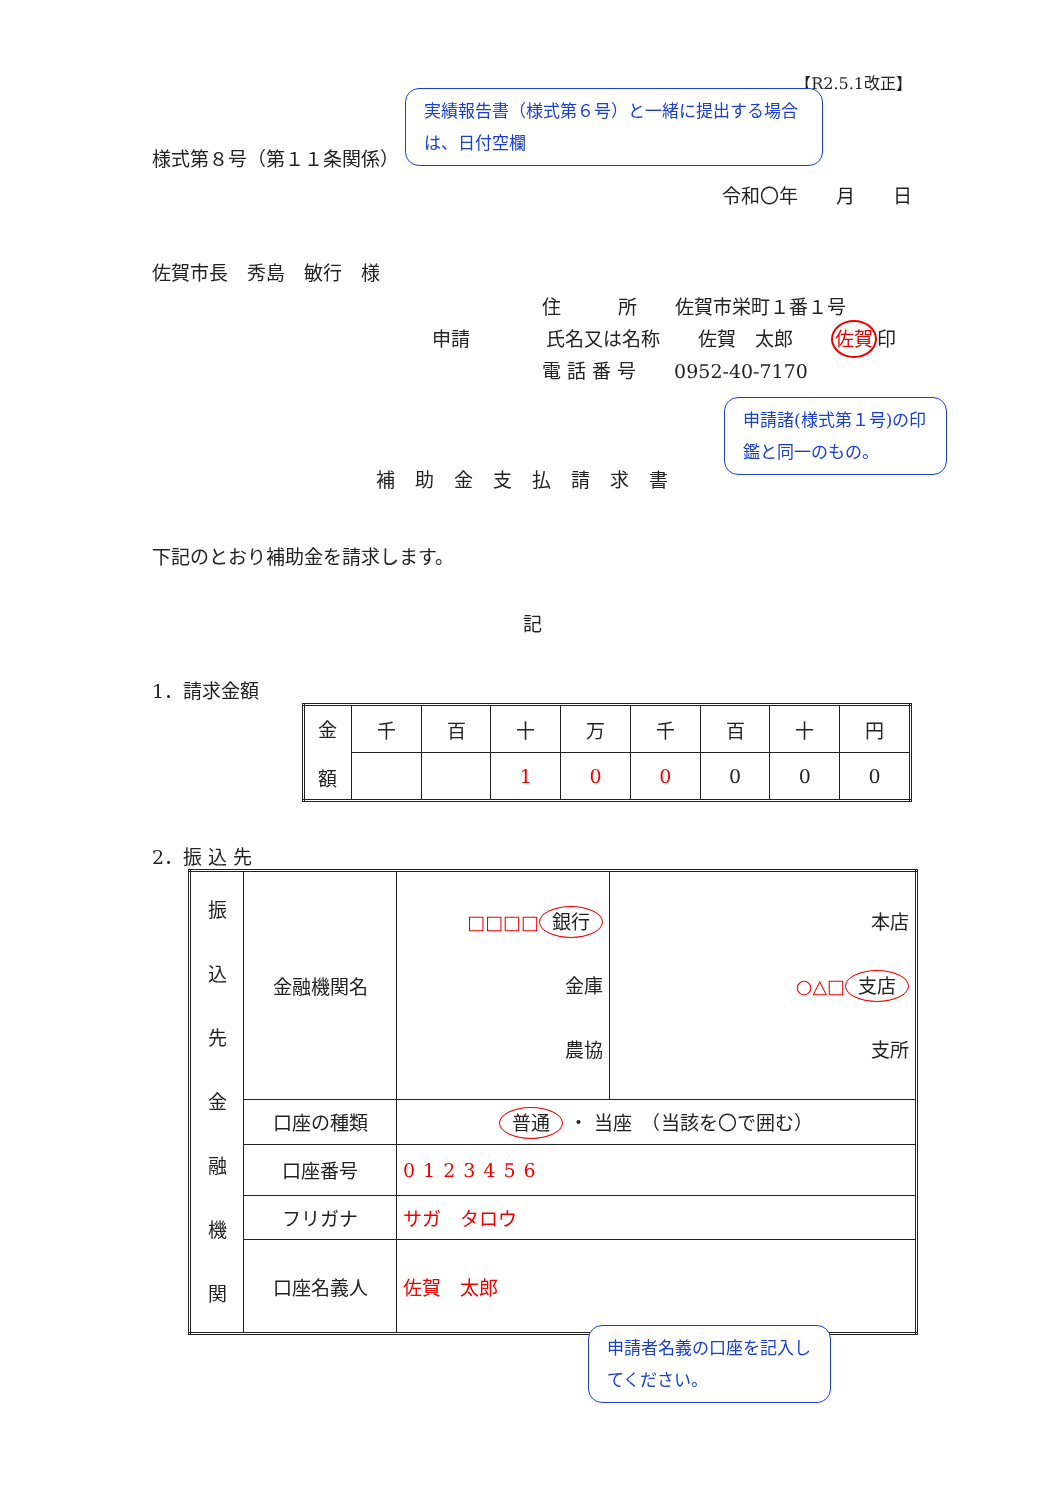【R2.5.1改正】
実績報告書（様式第６号）と一緒に提出する場合は、日付空欄
様式第８号（第１１条関係）
令和〇年　　月　　日
佐賀市長　秀島　敏行　様
住　　　所　　佐賀市栄町１番１号
申請　　　　氏名又は名称　　佐賀　太郎　　佐賀印
電 話 番 号　　0952-40-7170
申請諸(様式第１号)の印鑑と同一のもの。
補助金支払請求書
下記のとおり補助金を請求します。
記
1．請求金額
| 金 額 | 千 | 百 | 十 | 万 | 千 | 百 | 十 | 円 |
| | | | 1 | 0 | 0 | 0 | 0 | 0 |
2．振 込 先
| 振 込 先 金 融 機 関 | 金融機関名 | □□□□ 銀行 金庫 農協 | 本店 ○△□ 支店 支所 |
| | 口座の種類 | 普通 ・ 当座 （当該を〇で囲む） | |
| | 口座番号 | 0123456 | |
| | フリガナ | サガ タロウ | |
| | 口座名義人 | 佐賀 太郎 | |
申請者名義の口座を記入してください。